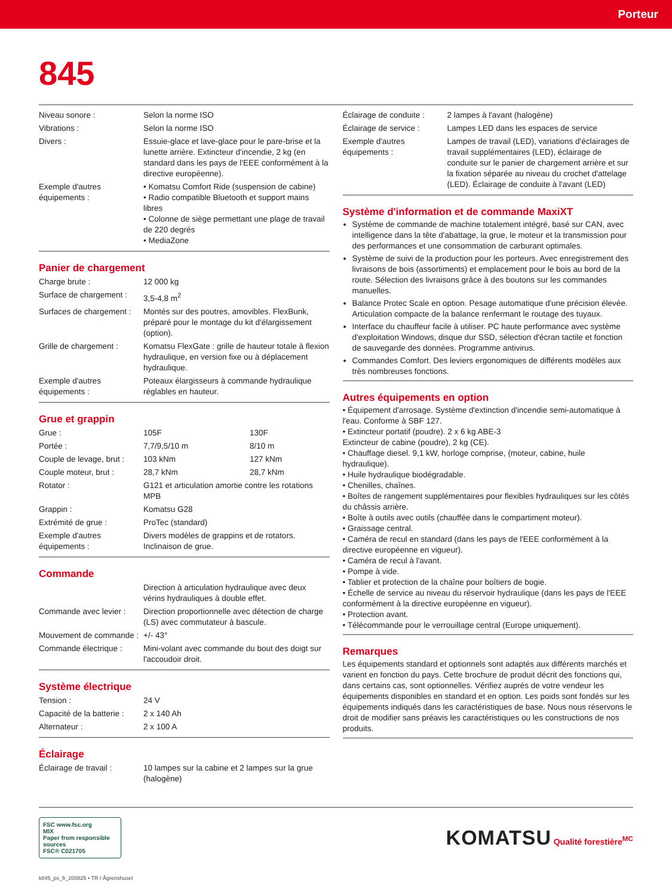Porteur
845
| Niveau sonore : | Selon la norme ISO |
| Vibrations : | Selon la norme ISO |
| Divers : | Essuie-glace et lave-glace pour le pare-brise et la lunette arrière. Extincteur d'incendie, 2 kg (en standard dans les pays de l'EEE conformément à la directive européenne). |
| Exemple d'autres équipements : | • Komatsu Comfort Ride (suspension de cabine) • Radio compatible Bluetooth et support mains libres • Colonne de siège permettant une plage de travail de 220 degrés • MediaZone |
Panier de chargement
| Charge brute : | 12 000 kg |
| Surface de chargement : | 3,5-4,8 m<sup>2</sup> |
| Surfaces de chargement : | Montés sur des poutres, amovibles. FlexBunk, préparé pour le montage du kit d'élargissement (option). |
| Grille de chargement : | Komatsu FlexGate : grille de hauteur totale à flexion hydraulique, en version fixe ou à déplacement hydraulique. |
| Exemple d'autres équipements : | Poteaux élargisseurs à commande hydraulique réglables en hauteur. |
Grue et grappin
| Grue : | 105F | 130F |
| Portée : | 7,7/9,5/10 m | 8/10 m |
| Couple de levage, brut : | 103 kNm | 127 kNm |
| Couple moteur, brut : | 28,7 kNm | 28,7 kNm |
| Rotator : | G121 et articulation amortie contre les rotations MPB | |
| Grappin : | Komatsu G28 | |
| Extrémité de grue : | ProTec (standard) | |
| Exemple d'autres équipements : | Divers modèles de grappins et de rotators. Inclinaison de grue. | |
Commande
| | Direction à articulation hydraulique avec deux vérins hydrauliques à double effet. |
| Commande avec levier : | Direction proportionnelle avec détection de charge (LS) avec commutateur à bascule. |
| Mouvement de commande : | +/- 43° |
| Commande électrique : | Mini-volant avec commande du bout des doigt sur l'accoudoir droit. |
Système électrique
| Tension : | 24 V |
| Capacité de la batterie : | 2 x 140 Ah |
| Alternateur : | 2 x 100 A |
Éclairage
| Éclairage de travail : | 10 lampes sur la cabine et 2 lampes sur la grue (halogène) |
| Éclairage de conduite : | 2 lampes à l'avant (halogène) |
| Éclairage de service : | Lampes LED dans les espaces de service |
| Exemple d'autres équipements : | Lampes de travail (LED), variations d'éclairages de travail supplémentaires (LED), éclairage de conduite sur le panier de chargement arrière et sur la fixation séparée au niveau du crochet d'attelage (LED). Éclairage de conduite à l'avant (LED) |
Système d'information et de commande MaxiXT
Système de commande de machine totalement intégré, basé sur CAN, avec intelligence dans la tête d'abattage, la grue, le moteur et la transmission pour des performances et une consommation de carburant optimales.
Système de suivi de la production pour les porteurs. Avec enregistrement des livraisons de bois (assortiments) et emplacement pour le bois au bord de la route. Sélection des livraisons grâce à des boutons sur les commandes manuelles.
Balance Protec Scale en option. Pesage automatique d'une précision élevée. Articulation compacte de la balance renfermant le routage des tuyaux.
Interface du chauffeur facile à utiliser. PC haute performance avec système d'exploitation Windows, disque dur SSD, sélection d'écran tactile et fonction de sauvegarde des données. Programme antivirus.
Commandes Comfort. Des leviers ergonomiques de différents modèles aux très nombreuses fonctions.
Autres équipements en option
• Équipement d'arrosage. Système d'extinction d'incendie semi-automatique à l'eau. Conforme à SBF 127.
• Extincteur portatif (poudre). 2 x 6 kg ABE-3
Extincteur de cabine (poudre), 2 kg (CE).
• Chauffage diesel. 9,1 kW, horloge comprise, (moteur, cabine, huile hydraulique).
• Huile hydraulique biodégradable.
• Chenilles, chaînes.
• Boîtes de rangement supplémentaires pour flexibles hydrauliques sur les côtés du châssis arrière.
• Boîte à outils avec outils (chauffée dans le compartiment moteur).
• Graissage central.
• Caméra de recul en standard (dans les pays de l'EEE conformément à la directive européenne en vigueur).
• Caméra de recul à l'avant.
• Pompe à vide.
• Tablier et protection de la chaîne pour boîtiers de bogie.
• Échelle de service au niveau du réservoir hydraulique (dans les pays de l'EEE conformément à la directive européenne en vigueur).
• Protection avant.
• Télécommande pour le verrouillage central (Europe uniquement).
Remarques
Les équipements standard et optionnels sont adaptés aux différents marchés et varient en fonction du pays. Cette brochure de produit décrit des fonctions qui, dans certains cas, sont optionnelles. Vérifiez auprès de votre vendeur les équipements disponibles en standard et en option. Les poids sont fondés sur les équipements indiqués dans les caractéristiques de base. Nous nous réservons le droit de modifier sans préavis les caractéristiques ou les constructions de nos produits.
FSC www.fsc.org
MIX
Paper from responsible sources
FSC® C021705
KOMATSU Qualité forestière<sup>MC</sup>
k845_ps_fr_200825 • TR / Ågrenshuset